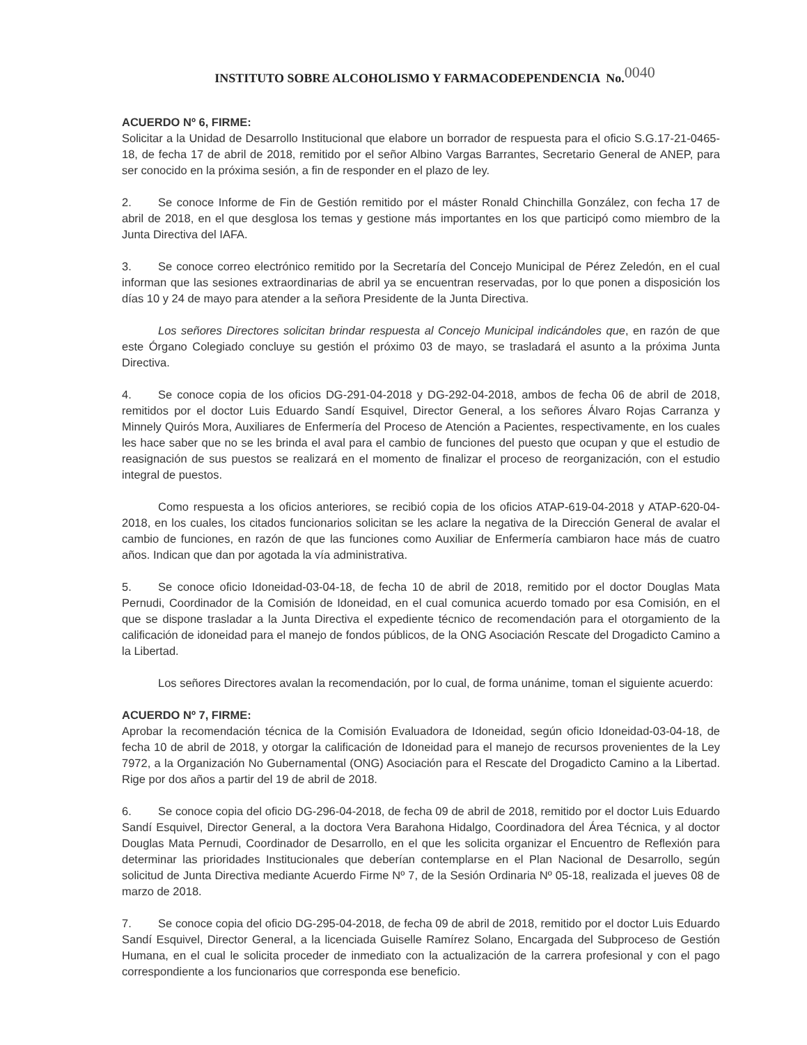INSTITUTO SOBRE ALCOHOLISMO Y FARMACODEPENDENCIA No.0040
ACUERDO Nº 6, FIRME:
Solicitar a la Unidad de Desarrollo Institucional que elabore un borrador de respuesta para el oficio S.G.17-21-0465-18, de fecha 17 de abril de 2018, remitido por el señor Albino Vargas Barrantes, Secretario General de ANEP, para ser conocido en la próxima sesión, a fin de responder en el plazo de ley.
2. Se conoce Informe de Fin de Gestión remitido por el máster Ronald Chinchilla González, con fecha 17 de abril de 2018, en el que desglosa los temas y gestione más importantes en los que participó como miembro de la Junta Directiva del IAFA.
3. Se conoce correo electrónico remitido por la Secretaría del Concejo Municipal de Pérez Zeledón, en el cual informan que las sesiones extraordinarias de abril ya se encuentran reservadas, por lo que ponen a disposición los días 10 y 24 de mayo para atender a la señora Presidente de la Junta Directiva.
Los señores Directores solicitan brindar respuesta al Concejo Municipal indicándoles que, en razón de que este Órgano Colegiado concluye su gestión el próximo 03 de mayo, se trasladará el asunto a la próxima Junta Directiva.
4. Se conoce copia de los oficios DG-291-04-2018 y DG-292-04-2018, ambos de fecha 06 de abril de 2018, remitidos por el doctor Luis Eduardo Sandí Esquivel, Director General, a los señores Álvaro Rojas Carranza y Minnely Quirós Mora, Auxiliares de Enfermería del Proceso de Atención a Pacientes, respectivamente, en los cuales les hace saber que no se les brinda el aval para el cambio de funciones del puesto que ocupan y que el estudio de reasignación de sus puestos se realizará en el momento de finalizar el proceso de reorganización, con el estudio integral de puestos.
Como respuesta a los oficios anteriores, se recibió copia de los oficios ATAP-619-04-2018 y ATAP-620-04-2018, en los cuales, los citados funcionarios solicitan se les aclare la negativa de la Dirección General de avalar el cambio de funciones, en razón de que las funciones como Auxiliar de Enfermería cambiaron hace más de cuatro años. Indican que dan por agotada la vía administrativa.
5. Se conoce oficio Idoneidad-03-04-18, de fecha 10 de abril de 2018, remitido por el doctor Douglas Mata Pernudi, Coordinador de la Comisión de Idoneidad, en el cual comunica acuerdo tomado por esa Comisión, en el que se dispone trasladar a la Junta Directiva el expediente técnico de recomendación para el otorgamiento de la calificación de idoneidad para el manejo de fondos públicos, de la ONG Asociación Rescate del Drogadicto Camino a la Libertad.
Los señores Directores avalan la recomendación, por lo cual, de forma unánime, toman el siguiente acuerdo:
ACUERDO Nº 7, FIRME:
Aprobar la recomendación técnica de la Comisión Evaluadora de Idoneidad, según oficio Idoneidad-03-04-18, de fecha 10 de abril de 2018, y otorgar la calificación de Idoneidad para el manejo de recursos provenientes de la Ley 7972, a la Organización No Gubernamental (ONG) Asociación para el Rescate del Drogadicto Camino a la Libertad. Rige por dos años a partir del 19 de abril de 2018.
6. Se conoce copia del oficio DG-296-04-2018, de fecha 09 de abril de 2018, remitido por el doctor Luis Eduardo Sandí Esquivel, Director General, a la doctora Vera Barahona Hidalgo, Coordinadora del Área Técnica, y al doctor Douglas Mata Pernudi, Coordinador de Desarrollo, en el que les solicita organizar el Encuentro de Reflexión para determinar las prioridades Institucionales que deberían contemplarse en el Plan Nacional de Desarrollo, según solicitud de Junta Directiva mediante Acuerdo Firme Nº 7, de la Sesión Ordinaria Nº 05-18, realizada el jueves 08 de marzo de 2018.
7. Se conoce copia del oficio DG-295-04-2018, de fecha 09 de abril de 2018, remitido por el doctor Luis Eduardo Sandí Esquivel, Director General, a la licenciada Guiselle Ramírez Solano, Encargada del Subproceso de Gestión Humana, en el cual le solicita proceder de inmediato con la actualización de la carrera profesional y con el pago correspondiente a los funcionarios que corresponda ese beneficio.